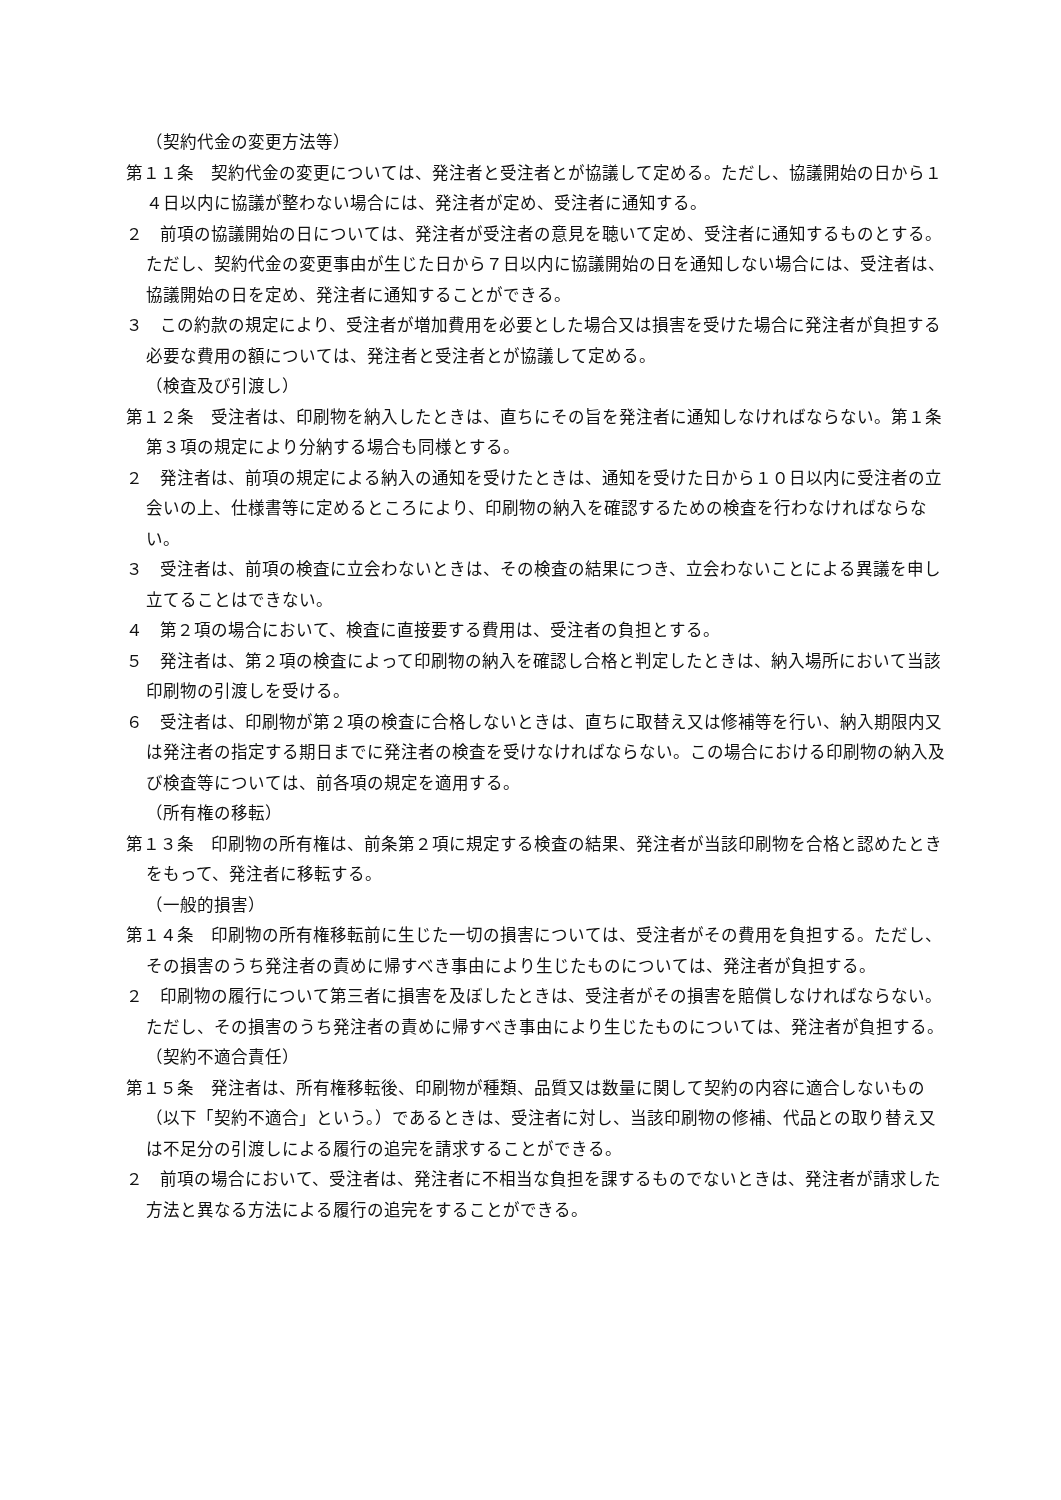（契約代金の変更方法等）
第１１条　契約代金の変更については、発注者と受注者とが協議して定める。ただし、協議開始の日から１４日以内に協議が整わない場合には、発注者が定め、受注者に通知する。
２　前項の協議開始の日については、発注者が受注者の意見を聴いて定め、受注者に通知するものとする。ただし、契約代金の変更事由が生じた日から７日以内に協議開始の日を通知しない場合には、受注者は、協議開始の日を定め、発注者に通知することができる。
３　この約款の規定により、受注者が増加費用を必要とした場合又は損害を受けた場合に発注者が負担する必要な費用の額については、発注者と受注者とが協議して定める。
（検査及び引渡し）
第１２条　受注者は、印刷物を納入したときは、直ちにその旨を発注者に通知しなければならない。第１条第３項の規定により分納する場合も同様とする。
２　発注者は、前項の規定による納入の通知を受けたときは、通知を受けた日から１０日以内に受注者の立会いの上、仕様書等に定めるところにより、印刷物の納入を確認するための検査を行わなければならない。
３　受注者は、前項の検査に立会わないときは、その検査の結果につき、立会わないことによる異議を申し立てることはできない。
４　第２項の場合において、検査に直接要する費用は、受注者の負担とする。
５　発注者は、第２項の検査によって印刷物の納入を確認し合格と判定したときは、納入場所において当該印刷物の引渡しを受ける。
６　受注者は、印刷物が第２項の検査に合格しないときは、直ちに取替え又は修補等を行い、納入期限内又は発注者の指定する期日までに発注者の検査を受けなければならない。この場合における印刷物の納入及び検査等については、前各項の規定を適用する。
（所有権の移転）
第１３条　印刷物の所有権は、前条第２項に規定する検査の結果、発注者が当該印刷物を合格と認めたときをもって、発注者に移転する。
（一般的損害）
第１４条　印刷物の所有権移転前に生じた一切の損害については、受注者がその費用を負担する。ただし、その損害のうち発注者の責めに帰すべき事由により生じたものについては、発注者が負担する。
２　印刷物の履行について第三者に損害を及ぼしたときは、受注者がその損害を賠償しなければならない。ただし、その損害のうち発注者の責めに帰すべき事由により生じたものについては、発注者が負担する。
（契約不適合責任）
第１５条　発注者は、所有権移転後、印刷物が種類、品質又は数量に関して契約の内容に適合しないもの（以下「契約不適合」という。）であるときは、受注者に対し、当該印刷物の修補、代品との取り替え又は不足分の引渡しによる履行の追完を請求することができる。
２　前項の場合において、受注者は、発注者に不相当な負担を課するものでないときは、発注者が請求した方法と異なる方法による履行の追完をすることができる。